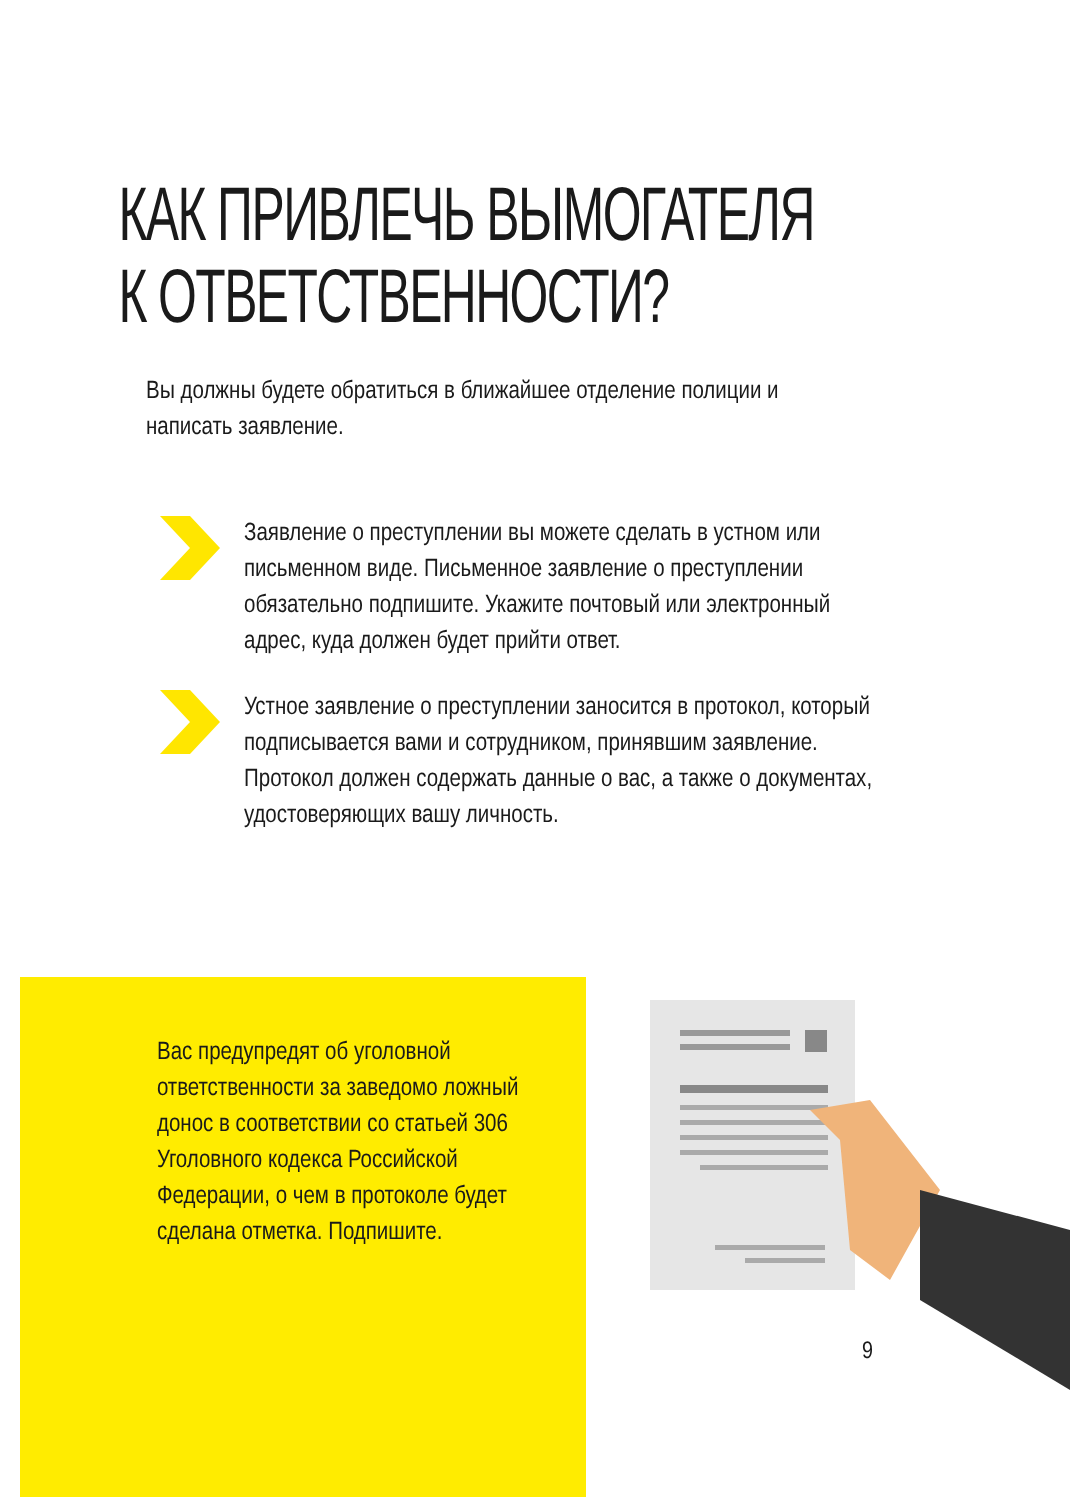КАК ПРИВЛЕЧЬ ВЫМОГАТЕЛЯ
К ОТВЕТСТВЕННОСТИ?
Вы должны будете обратиться в ближайшее отделение полиции и написать заявление.
Заявление о преступлении вы можете сделать в устном или письменном виде. Письменное заявление о преступлении обязательно подпишите. Укажите почтовый или электронный адрес, куда должен будет прийти ответ.
Устное заявление о преступлении заносится в протокол, который подписывается вами и сотрудником, принявшим заявление. Протокол должен содержать данные о вас, а также о документах, удостоверяющих вашу личность.
Вас предупредят об уголовной ответственности за заведомо ложный донос в соответствии со статьей 306 Уголовного кодекса Российской Федерации, о чем в протоколе будет сделана отметка. Подпишите.
9